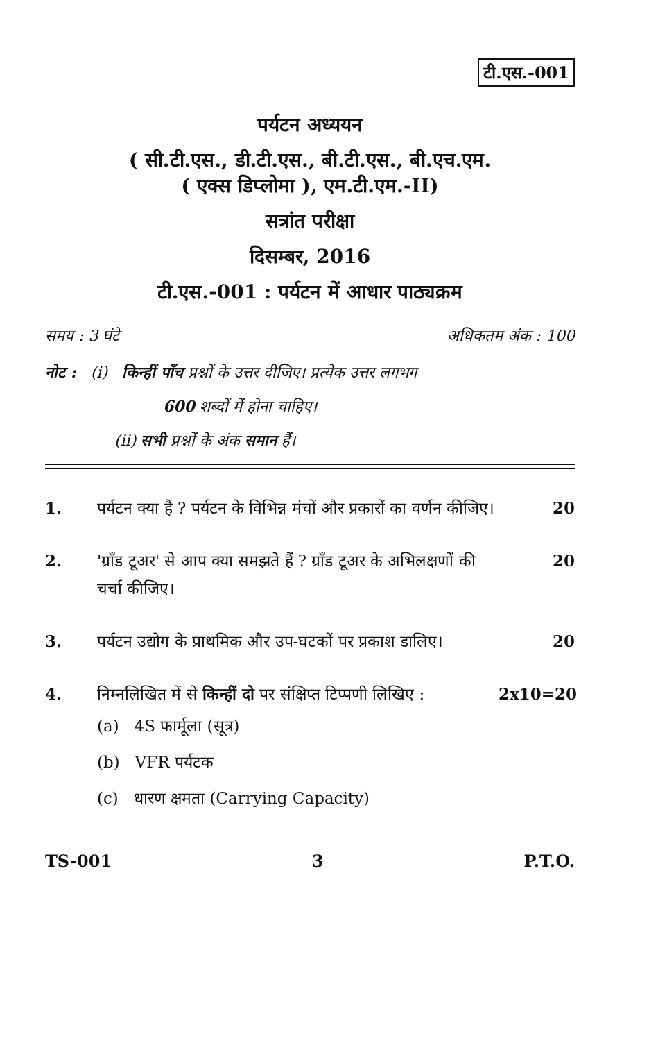टी.एस.-001
पर्यटन अध्ययन
( सी.टी.एस., डी.टी.एस., बी.टी.एस., बी.एच.एम.
( एक्स डिप्लोमा ), एम.टी.एम.-II)
सत्रांत परीक्षा
दिसम्बर, 2016
टी.एस.-001 : पर्यटन में आधार पाठ्यक्रम
समय : 3 घंटे अधिकतम अंक : 100
नोट : (i) किन्हीं पाँच प्रश्नों के उत्तर दीजिए। प्रत्येक उत्तर लगभग
600 शब्दों में होना चाहिए।
(ii) सभी प्रश्नों के अंक समान हैं।
1. पर्यटन क्या है ? पर्यटन के विभिन्न मंचों और प्रकारों का वर्णन कीजिए।
20
2. 'ग्राँड टूअर' से आप क्या समझते हैं ? ग्राँड टूअर के अभिलक्षणों की चर्चा कीजिए।
20
3. पर्यटन उद्योग के प्राथमिक और उप-घटकों पर प्रकाश डालिए।
20
4. निम्नलिखित में से किन्हीं दो पर संक्षिप्त टिप्पणी लिखिए :
2x10=20
(a) 4S फार्मूला (सूत्र)
(b) VFR पर्यटक
(c) धारण क्षमता (Carrying Capacity)
TS-001 3 P.T.O.